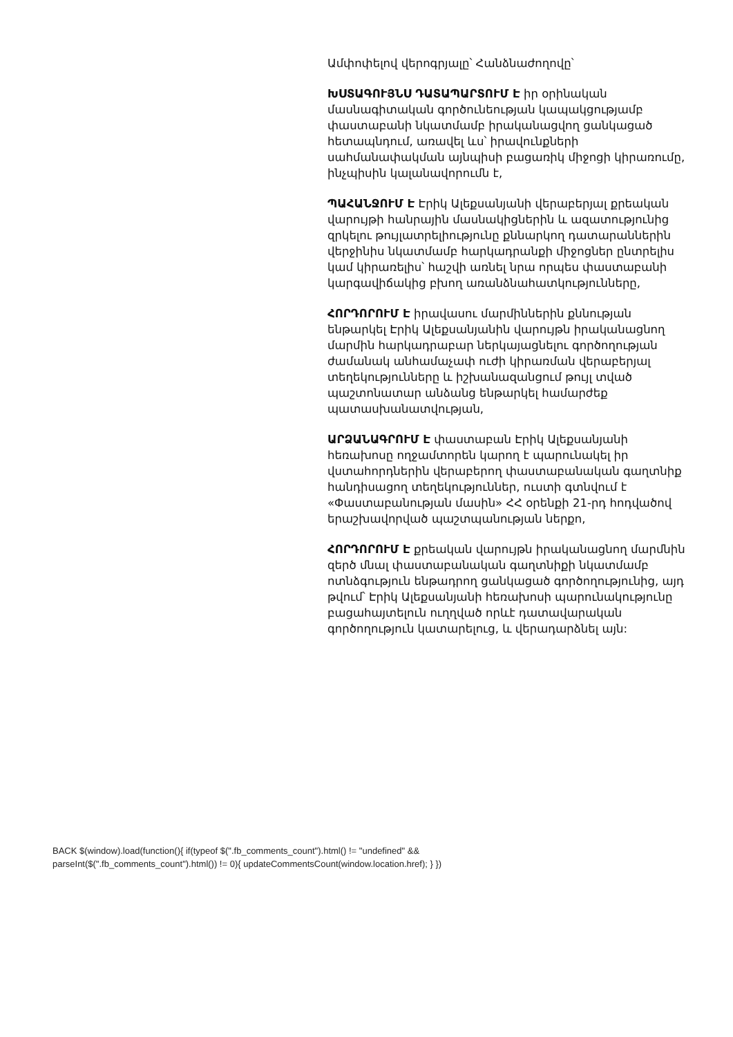Ամփոփելով վերոգրյալը՝ Հանձնաժողովը՝
ԽՍՏԱԳՈՒՅՆՍ ԴԱՏԱՊԱՐՏՈՒՄ Է իր օրինական մասնագիտական գործունեության կապակցությամբ փաստաբանի նկատմամբ իրականացվող ցանկացած հետապնդում, առավել ևս՝ իրավունքների սահմանափակման այնպիսի բացառիկ միջոցի կիրառումը, ինչպիսին կալանավորումն է,
ՊԱՀԱՆՋՈՒՄ Է Էրիկ Ալեքսանյանի վերաբերյալ քրեական վարույթի հանրային մասնակիցներին և ազատությունից զրկելու թույլատրելիությունը քննարկող դատարաններին վերջինիս նկատմամբ հարկադրանքի միջոցներ ընտրելիս կամ կիրառելիս՝ հաշվի առնել նրա որպես փաստաբանի կարգավիճակից բխող առանձնահատկությունները,
ՀՈՐԴՈՐՈՒՄ Է իրավասու մարմիններին քննության ենթարկել Էրիկ Ալեքսանյանին վարույթն իրականացնող մարմին հարկադրաբար ներկայացնելու գործողության ժամանակ անհամաչափ ուժի կիրառման վերաբերյալ տեղեկությունները և իշխանազանցում թույլ տված պաշտոնատար անձանց ենթարկել համարժեք պատասխանատվության,
ԱՐՁԱՆԱԳՐՈՒՄ Է փաստաբան Էրիկ Ալեքսանյանի հեռախոսը ողջամտորեն կարող է պարունակել իր վստահորդներին վերաբերող փաստաբանական գաղտնիք հանդիսացող տեղեկություններ, ուստի գտնվում է «Փաստաբանության մասին» ՀՀ օրենքի 21-րդ հոդվածով երաշխավորված պաշտպանության ներքո,
ՀՈՐԴՈՐՈՒՄ Է քրեական վարույթն իրականացնող մարմնին զերծ մնալ փաստաբանական գաղտնիքի նկատմամբ ոտնձգություն ենթադրող ցանկացած գործողությունից, այդ թվում՝ Էրիկ Ալեքսանյանի հեռախոսի պարունակությունը բացահայտելուն ուղղված որևէ դատավարական գործողություն կատարելուց, և վերադարձնել այն:
BACK $(window).load(function(){ if(typeof $(".fb_comments_count").html() != "undefined" && parseInt($(".fb_comments_count").html()) != 0){ updateCommentsCount(window.location.href); } })